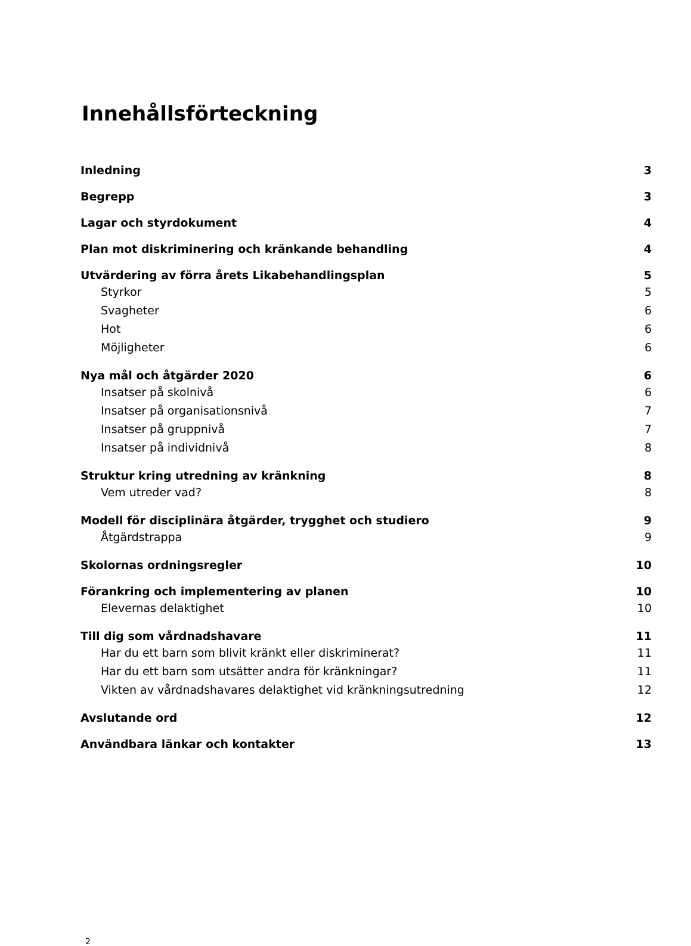Innehållsförteckning
Inledning 3
Begrepp 3
Lagar och styrdokument 4
Plan mot diskriminering och kränkande behandling 4
Utvärdering av förra årets Likabehandlingsplan 5
Styrkor 5
Svagheter 6
Hot 6
Möjligheter 6
Nya mål och åtgärder 2020 6
Insatser på skolnivå 6
Insatser på organisationsnivå 7
Insatser på gruppnivå 7
Insatser på individnivå 8
Struktur kring utredning av kränkning 8
Vem utreder vad? 8
Modell för disciplinära åtgärder, trygghet och studiero 9
Åtgärdstrappa 9
Skolornas ordningsregler 10
Förankring och implementering av planen 10
Elevernas delaktighet 10
Till dig som vårdnadshavare 11
Har du ett barn som blivit kränkt eller diskriminerat? 11
Har du ett barn som utsätter andra för kränkningar? 11
Vikten av vårdnadshavares delaktighet vid kränkningsutredning 12
Avslutande ord 12
Användbara länkar och kontakter 13
2